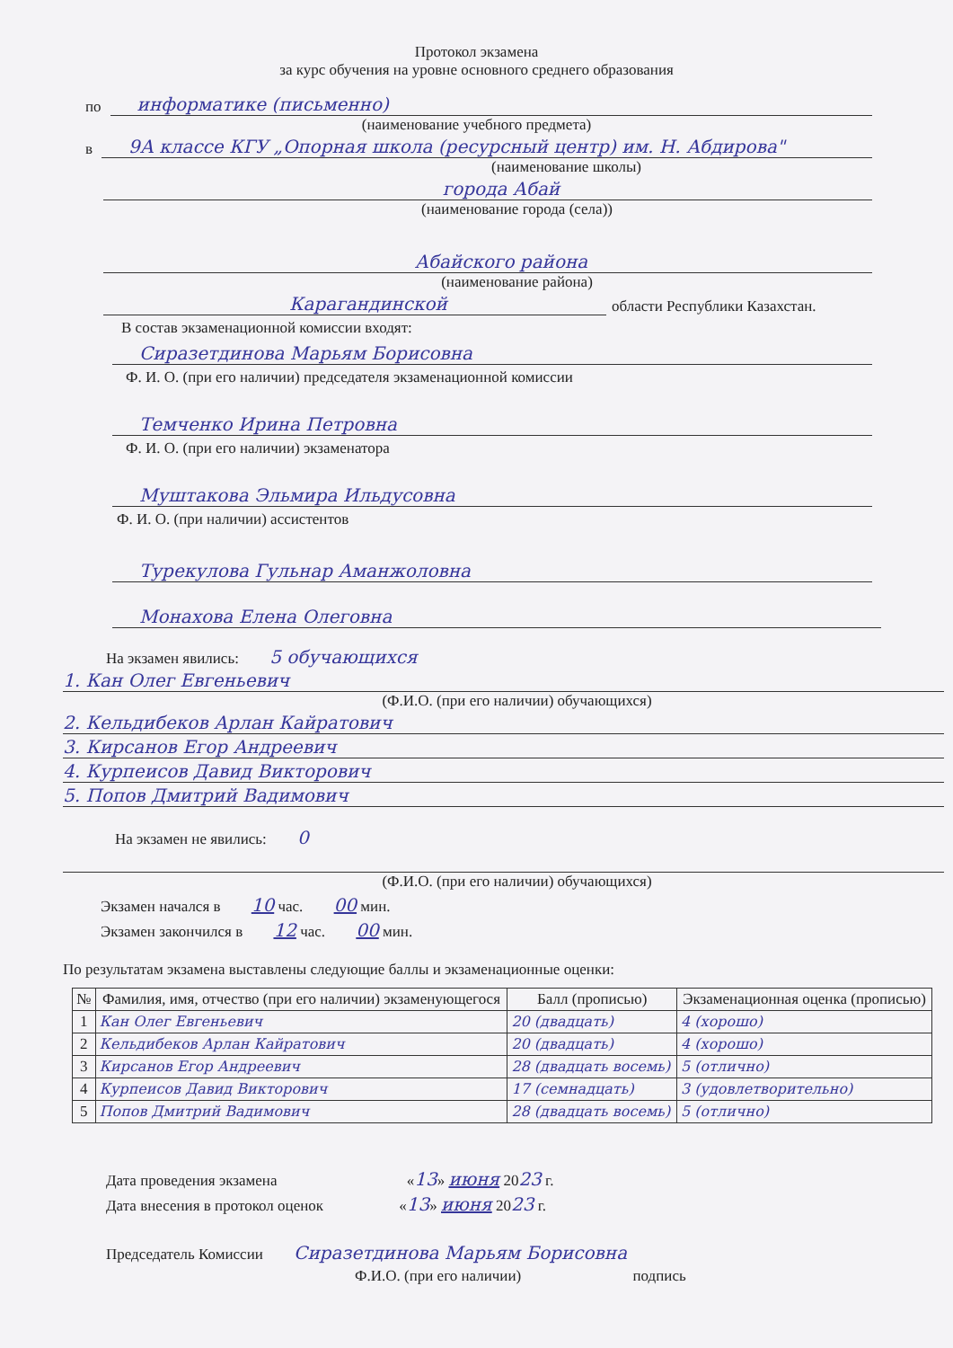Протокол экзамена
за курс обучения на уровне основного среднего образования
по
информатике (письменно)
(наименование учебного предмета)
в
9А классе КГУ „Опорная школа (ресурсный центр) им. Н. Абдирова"
(наименование школы)
города Абай
(наименование города (села))
Абайского района
(наименование района)
Карагандинской
области Республики Казахстан.
В состав экзаменационной комиссии входят:
Сиразетдинова Марьям Борисовна
Ф. И. О. (при его наличии) председателя экзаменационной комиссии
Темченко Ирина Петровна
Ф. И. О. (при его наличии) экзаменатора
Муштакова Эльмира Ильдусовна
Ф. И. О. (при наличии) ассистентов
Турекулова Гульнар Аманжоловна
Монахова Елена Олеговна
На экзамен явились: 5 обучающихся
1. Кан Олег Евгеньевич
(Ф.И.О. (при его наличии) обучающихся)
2. Кельдибеков Арлан Кайратович
3. Кирсанов Егор Андреевич
4. Курпеисов Давид Викторович
5. Попов Дмитрий Вадимович
На экзамен не явились: 0
(Ф.И.О. (при его наличии) обучающихся)
Экзамен начался в 10 час. 00 мин.
Экзамен закончился в 12 час. 00 мин.
По результатам экзамена выставлены следующие баллы и экзаменационные оценки:
| № | Фамилия, имя, отчество (при его наличии) экзаменующегося | Балл (прописью) | Экзаменационная оценка (прописью) |
| --- | --- | --- | --- |
| 1 | Кан Олег Евгеньевич | 20 (двадцать) | 4 (хорошо) |
| 2 | Кельдибеков Арлан Кайратович | 20 (двадцать) | 4 (хорошо) |
| 3 | Кирсанов Егор Андреевич | 28 (двадцать восемь) | 5 (отлично) |
| 4 | Курпеисов Давид Викторович | 17 (семнадцать) | 3 (удовлетворительно) |
| 5 | Попов Дмитрий Вадимович | 28 (двадцать восемь) | 5 (отлично) |
Дата проведения экзамена « 13» июня 20 23 г.
Дата внесения в протокол оценок « 13» июня 20 23 г.
Председатель Комиссии Сиразетдинова Марьям Борисовна
Ф.И.О. (при его наличии) подпись